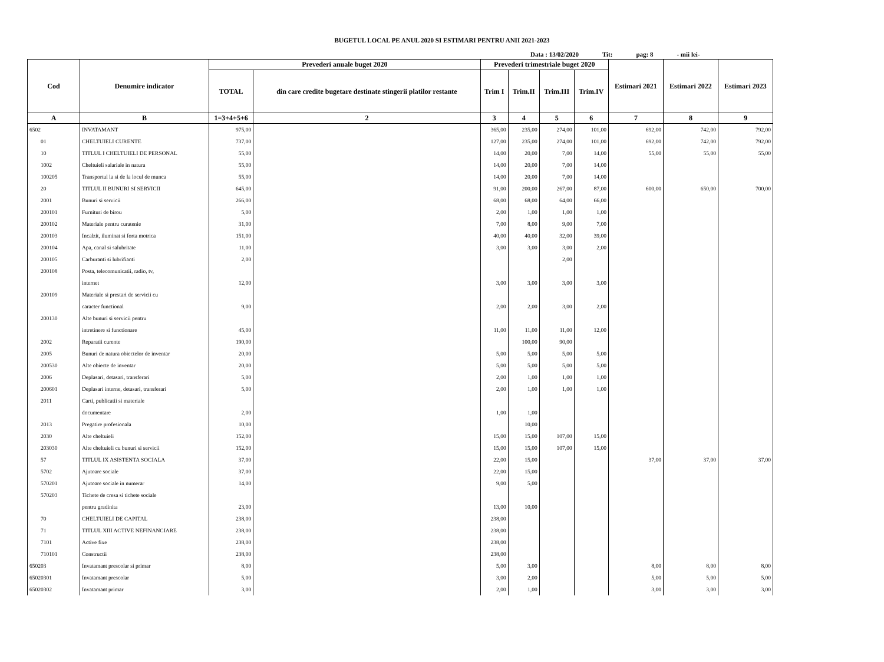BUGETUL LOCAL PE ANUL 2020 SI ESTIMARI PENTRU ANII 2021-2023
Data : 13/02/2020 Tit: pag: 8 - mii lei-
| Cod | Denumire indicator | Prevederi anuale buget 2020 | | Prevederi trimestriale buget 2020 | | | | Estimari 2021 | Estimari 2022 | Estimari 2023 |
| --- | --- | --- | --- | --- | --- | --- | --- | --- | --- | --- |
| | | TOTAL | din care credite bugetare destinate stingerii platilor restante | Trim I | Trim.II | Trim.III | Trim.IV | | | |
| A | B | 1=3+4+5+6 | 2 | 3 | 4 | 5 | 6 | 7 | 8 | 9 |
| 6502 | INVATAMANT | 975,00 | | 365,00 | 235,00 | 274,00 | 101,00 | 692,00 | 742,00 | 792,00 |
| 01 | CHELTUIELI CURENTE | 737,00 | | 127,00 | 235,00 | 274,00 | 101,00 | 692,00 | 742,00 | 792,00 |
| 10 | TITLUL I CHELTUIELI DE PERSONAL | 55,00 | | 14,00 | 20,00 | 7,00 | 14,00 | 55,00 | 55,00 | 55,00 |
| 1002 | Cheltuieli salariale in natura | 55,00 | | 14,00 | 20,00 | 7,00 | 14,00 | | | |
| 100205 | Transportul la si de la locul de munca | 55,00 | | 14,00 | 20,00 | 7,00 | 14,00 | | | |
| 20 | TITLUL II BUNURI SI SERVICII | 645,00 | | 91,00 | 200,00 | 267,00 | 87,00 | 600,00 | 650,00 | 700,00 |
| 2001 | Bunuri si servicii | 266,00 | | 68,00 | 68,00 | 64,00 | 66,00 | | | |
| 200101 | Furnituri de birou | 5,00 | | 2,00 | 1,00 | 1,00 | 1,00 | | | |
| 200102 | Materiale pentru curatenie | 31,00 | | 7,00 | 8,00 | 9,00 | 7,00 | | | |
| 200103 | Incalzit, iluminat si forta motrica | 151,00 | | 40,00 | 40,00 | 32,00 | 39,00 | | | |
| 200104 | Apa, canal si salubritate | 11,00 | | 3,00 | 3,00 | 3,00 | 2,00 | | | |
| 200105 | Carburanti si lubrifianti | 2,00 | | | | 2,00 | | | | |
| 200108 | Posta, telecomunicatii, radio, tv, | | | | | | | | | |
| | internet | 12,00 | | 3,00 | 3,00 | 3,00 | 3,00 | | | |
| 200109 | Materiale si prestari de servicii cu | | | | | | | | | |
| | caracter functional | 9,00 | | 2,00 | 2,00 | 3,00 | 2,00 | | | |
| 200130 | Alte bunuri si servicii pentru | | | | | | | | | |
| | intretinere si functionare | 45,00 | | 11,00 | 11,00 | 11,00 | 12,00 | | | |
| 2002 | Reparatii curente | 190,00 | | | 100,00 | 90,00 | | | | |
| 2005 | Bunuri de natura obiectelor de inventar | 20,00 | | 5,00 | 5,00 | 5,00 | 5,00 | | | |
| 200530 | Alte obiecte de inventar | 20,00 | | 5,00 | 5,00 | 5,00 | 5,00 | | | |
| 2006 | Deplasari, detasari, transferari | 5,00 | | 2,00 | 1,00 | 1,00 | 1,00 | | | |
| 200601 | Deplasari interne, detasari, transferari | 5,00 | | 2,00 | 1,00 | 1,00 | 1,00 | | | |
| 2011 | Carti, publicatii si materiale | | | | | | | | | |
| | documentare | 2,00 | | 1,00 | 1,00 | | | | | |
| 2013 | Pregatire profesionala | 10,00 | | | 10,00 | | | | | |
| 2030 | Alte cheltuieli | 152,00 | | 15,00 | 15,00 | 107,00 | 15,00 | | | |
| 203030 | Alte cheltuieli cu bunuri si servicii | 152,00 | | 15,00 | 15,00 | 107,00 | 15,00 | | | |
| 57 | TITLUL IX ASISTENTA SOCIALA | 37,00 | | 22,00 | 15,00 | | | 37,00 | 37,00 | 37,00 |
| 5702 | Ajutoare sociale | 37,00 | | 22,00 | 15,00 | | | | | |
| 570201 | Ajutoare sociale in numerar | 14,00 | | 9,00 | 5,00 | | | | | |
| 570203 | Tichete de cresa si tichete sociale | | | | | | | | | |
| | pentru gradinita | 23,00 | | 13,00 | 10,00 | | | | | |
| 70 | CHELTUIELI DE CAPITAL | 238,00 | | 238,00 | | | | | | |
| 71 | TITLUL XIII ACTIVE NEFINANCIARE | 238,00 | | 238,00 | | | | | | |
| 7101 | Active fixe | 238,00 | | 238,00 | | | | | | |
| 710101 | Constructii | 238,00 | | 238,00 | | | | | | |
| 650203 | Invatamant prescolar si primar | 8,00 | | 5,00 | 3,00 | | | 8,00 | 8,00 | 8,00 |
| 65020301 | Invatamant prescolar | 5,00 | | 3,00 | 2,00 | | | 5,00 | 5,00 | 5,00 |
| 65020302 | Invatamant primar | 3,00 | | 2,00 | 1,00 | | | 3,00 | 3,00 | 3,00 |